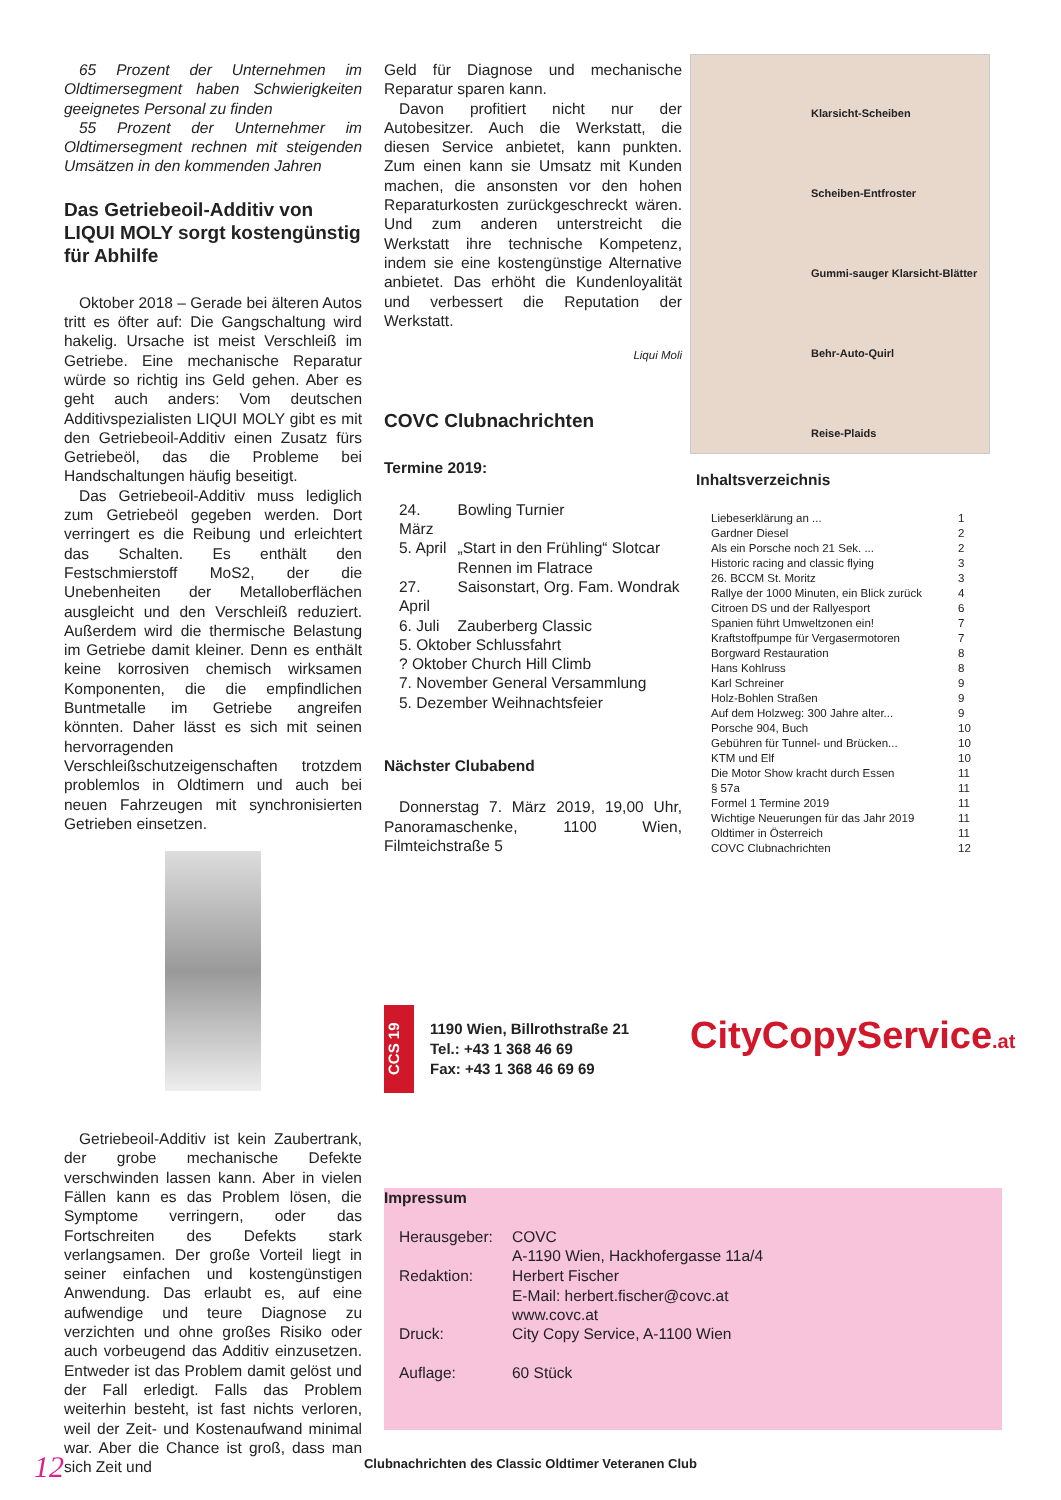65 Prozent der Unternehmen im Oldtimersegment haben Schwierigkeiten geeignetes Personal zu finden
55 Prozent der Unternehmer im Oldtimersegment rechnen mit steigenden Umsätzen in den kommenden Jahren
Das Getriebeoil-Additiv von LIQUI MOLY sorgt kostengünstig für Abhilfe
Oktober 2018 – Gerade bei älteren Autos tritt es öfter auf: Die Gangschaltung wird hakelig. Ursache ist meist Verschleiß im Getriebe. Eine mechanische Reparatur würde so richtig ins Geld gehen. Aber es geht auch anders: Vom deutschen Additivspezialisten LIQUI MOLY gibt es mit den Getriebeoil-Additiv einen Zusatz fürs Getriebeöl, das die Probleme bei Handschaltungen häufig beseitigt.
Das Getriebeoil-Additiv muss lediglich zum Getriebeöl gegeben werden. Dort verringert es die Reibung und erleichtert das Schalten. Es enthält den Festschmierstoff MoS2, der die Unebenheiten der Metalloberflächen ausgleicht und den Verschleiß reduziert. Außerdem wird die thermische Belastung im Getriebe damit kleiner. Denn es enthält keine korrosiven chemisch wirksamen Komponenten, die die empfindlichen Buntmetalle im Getriebe angreifen könnten. Daher lässt es sich mit seinen hervorragenden Verschleißschutzeigenschaften trotzdem problemlos in Oldtimern und auch bei neuen Fahrzeugen mit synchronisierten Getrieben einsetzen.
Getriebeoil-Additiv ist kein Zaubertrank, der grobe mechanische Defekte verschwinden lassen kann. Aber in vielen Fällen kann es das Problem lösen, die Symptome verringern, oder das Fortschreiten des Defekts stark verlangsamen. Der große Vorteil liegt in seiner einfachen und kostengünstigen Anwendung. Das erlaubt es, auf eine aufwendige und teure Diagnose zu verzichten und ohne großes Risiko oder auch vorbeugend das Additiv einzusetzen. Entweder ist das Problem damit gelöst und der Fall erledigt. Falls das Problem weiterhin besteht, ist fast nichts verloren, weil der Zeit- und Kostenaufwand minimal war. Aber die Chance ist groß, dass man sich Zeit und
Geld für Diagnose und mechanische Reparatur sparen kann.
Davon profitiert nicht nur der Autobesitzer. Auch die Werkstatt, die diesen Service anbietet, kann punkten. Zum einen kann sie Umsatz mit Kunden machen, die ansonsten vor den hohen Reparaturkosten zurückgeschreckt wären. Und zum anderen unterstreicht die Werkstatt ihre technische Kompetenz, indem sie eine kostengünstige Alternative anbietet. Das erhöht die Kundenloyalität und verbessert die Reputation der Werkstatt.
Liqui Moli
COVC Clubnachrichten
Termine 2019:
| 24. März | Bowling Turnier |
| 5. April | „Start in den Frühling“ Slotcar Rennen im Flatrace |
| 27. April | Saisonstart, Org. Fam. Wondrak |
| 6. Juli | Zauberberg Classic |
| 5. Oktober Schlussfahrt | |
| ? Oktober Church Hill Climb | |
| 7. November General Versammlung | |
| 5. Dezember Weihnachtsfeier | |
Nächster Clubabend
Donnerstag 7. März 2019, 19,00 Uhr, Panoramaschenke, 1100 Wien, Filmteichstraße 5
CCS 19
1190 Wien, Billrothstraße 21
Tel.: +43 1 368 46 69
Fax: +43 1 368 46 69 69
Klarsicht-Scheiben
Scheiben-Entfroster
Gummi-sauger Klarsicht-Blätter
Behr-Auto-Quirl
Reise-Plaids
Inhaltsverzeichnis
| Liebeserklärung an ... | 1 |
| Gardner Diesel | 2 |
| Als ein Porsche noch 21 Sek. ... | 2 |
| Historic racing and classic flying | 3 |
| 26. BCCM St. Moritz | 3 |
| Rallye der 1000 Minuten, ein Blick zurück | 4 |
| Citroen DS und der Rallyesport | 6 |
| Spanien führt Umweltzonen ein! | 7 |
| Kraftstoffpumpe für Vergasermotoren | 7 |
| Borgward Restauration | 8 |
| Hans Kohlruss | 8 |
| Karl Schreiner | 9 |
| Holz-Bohlen Straßen | 9 |
| Auf dem Holzweg: 300 Jahre alter... | 9 |
| Porsche 904, Buch | 10 |
| Gebühren für Tunnel- und Brücken... | 10 |
| KTM und Elf | 10 |
| Die Motor Show kracht durch Essen | 11 |
| § 57a | 11 |
| Formel 1 Termine 2019 | 11 |
| Wichtige Neuerungen für das Jahr 2019 | 11 |
| Oldtimer in Österreich | 11 |
| COVC Clubnachrichten | 12 |
CityCopyService.at
Impressum
| Herausgeber: | COVC A-1190 Wien, Hackhofergasse 11a/4 |
| Redaktion: | Herbert Fischer E-Mail: herbert.fischer@covc.at www.covc.at |
| Druck: | City Copy Service, A-1100 Wien |
| Auflage: | 60 Stück |
12
Clubnachrichten des Classic Oldtimer Veteranen Club